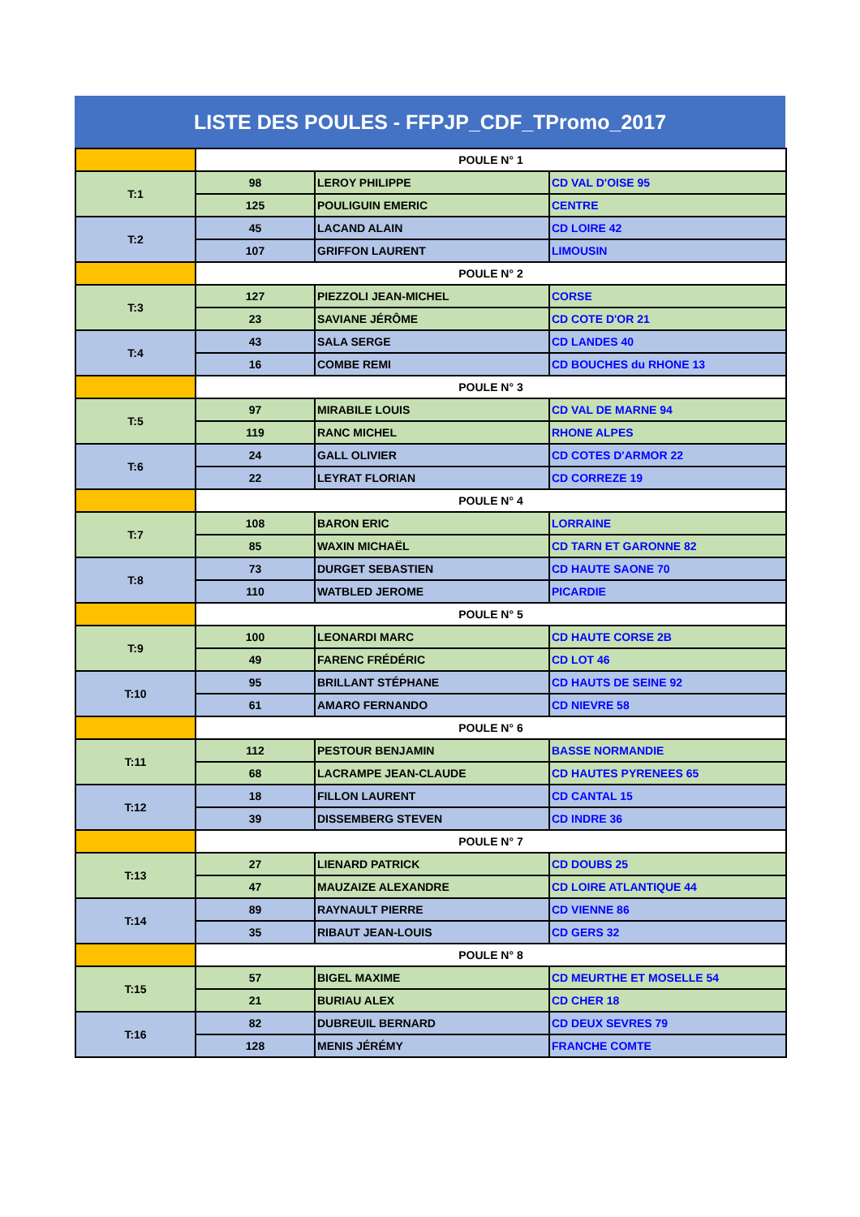LISTE DES POULES - FFPJP_CDF_TPromo_2017
| | POULE N° 1 | | |
| T:1 | 98 | LEROY PHILIPPE | CD VAL D'OISE 95 |
| | 125 | POULIGUIN EMERIC | CENTRE |
| T:2 | 45 | LACAND ALAIN | CD LOIRE 42 |
| | 107 | GRIFFON LAURENT | LIMOUSIN |
| | POULE N° 2 | | |
| T:3 | 127 | PIEZZOLI JEAN-MICHEL | CORSE |
| | 23 | SAVIANE JÉRÔME | CD COTE D'OR 21 |
| T:4 | 43 | SALA SERGE | CD LANDES 40 |
| | 16 | COMBE REMI | CD BOUCHES du RHONE 13 |
| | POULE N° 3 | | |
| T:5 | 97 | MIRABILE LOUIS | CD VAL DE MARNE 94 |
| | 119 | RANC MICHEL | RHONE ALPES |
| T:6 | 24 | GALL OLIVIER | CD COTES D'ARMOR 22 |
| | 22 | LEYRAT FLORIAN | CD CORREZE 19 |
| | POULE N° 4 | | |
| T:7 | 108 | BARON ERIC | LORRAINE |
| | 85 | WAXIN MICHAËL | CD TARN ET GARONNE 82 |
| T:8 | 73 | DURGET SEBASTIEN | CD HAUTE SAONE 70 |
| | 110 | WATBLED JEROME | PICARDIE |
| | POULE N° 5 | | |
| T:9 | 100 | LEONARDI MARC | CD HAUTE CORSE 2B |
| | 49 | FARENC FRÉDÉRIC | CD LOT 46 |
| T:10 | 95 | BRILLANT STÉPHANE | CD HAUTS DE SEINE 92 |
| | 61 | AMARO FERNANDO | CD NIEVRE 58 |
| | POULE N° 6 | | |
| T:11 | 112 | PESTOUR BENJAMIN | BASSE NORMANDIE |
| | 68 | LACRAMPE JEAN-CLAUDE | CD HAUTES PYRENEES 65 |
| T:12 | 18 | FILLON LAURENT | CD CANTAL 15 |
| | 39 | DISSEMBERG STEVEN | CD INDRE 36 |
| | POULE N° 7 | | |
| T:13 | 27 | LIENARD PATRICK | CD DOUBS 25 |
| | 47 | MAUZAIZE ALEXANDRE | CD LOIRE ATLANTIQUE 44 |
| T:14 | 89 | RAYNAULT PIERRE | CD VIENNE 86 |
| | 35 | RIBAUT JEAN-LOUIS | CD GERS 32 |
| | POULE N° 8 | | |
| T:15 | 57 | BIGEL MAXIME | CD MEURTHE ET MOSELLE 54 |
| | 21 | BURIAU ALEX | CD CHER 18 |
| T:16 | 82 | DUBREUIL BERNARD | CD DEUX SEVRES 79 |
| | 128 | MENIS JÉRÉMY | FRANCHE COMTE |